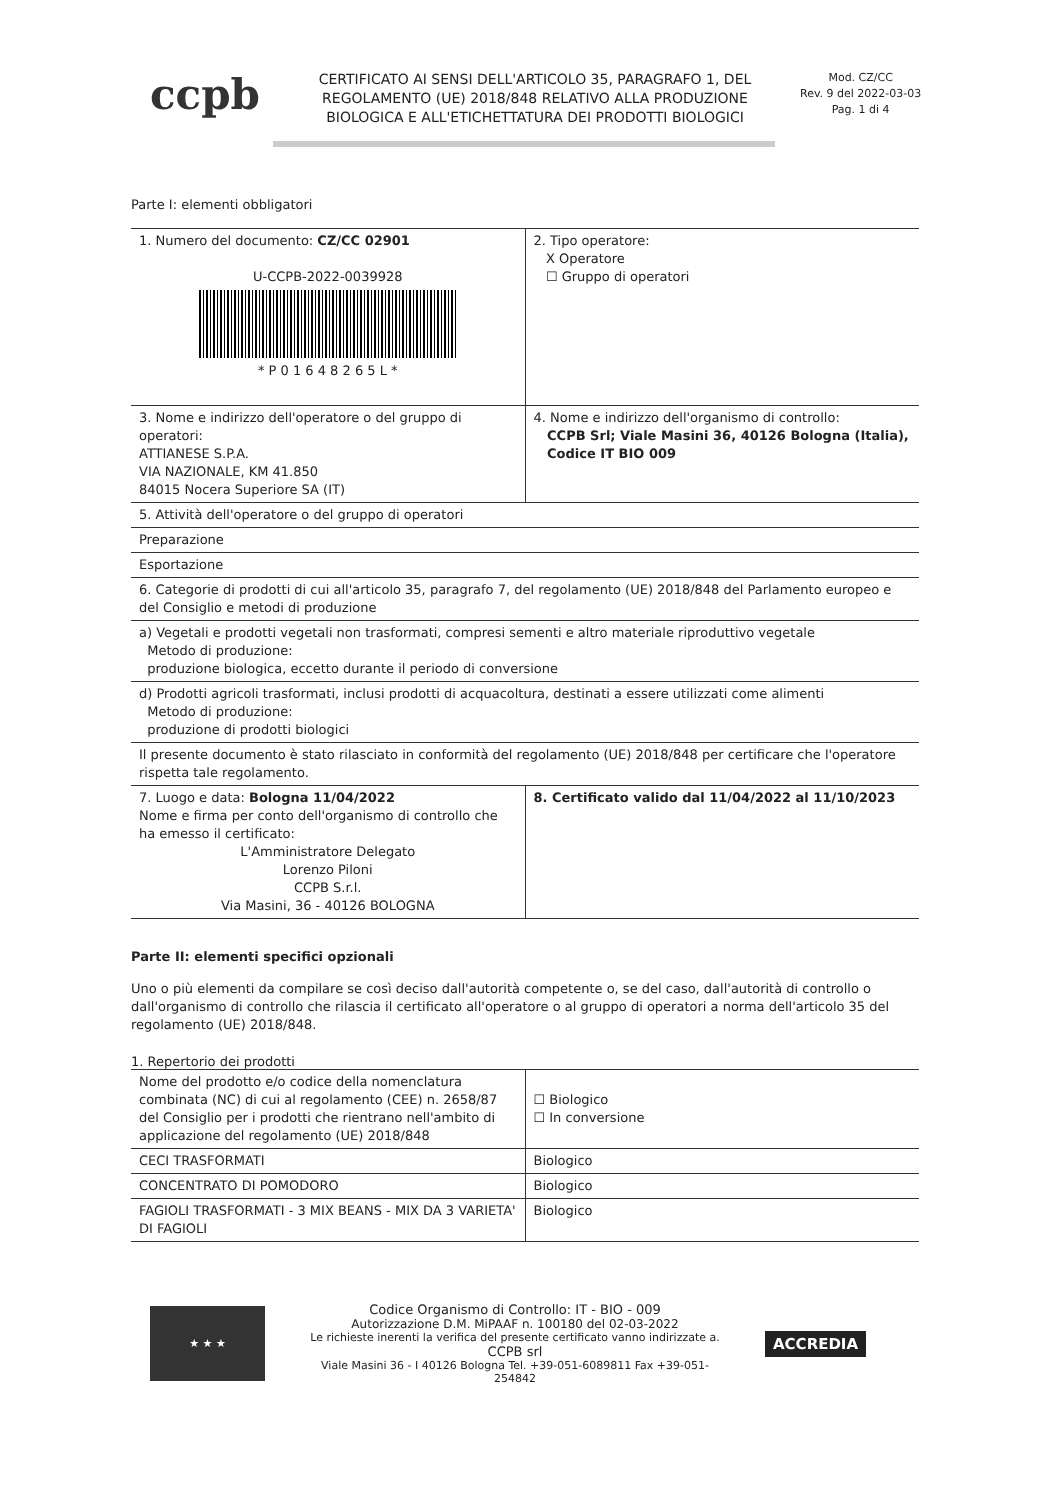ccpb
CERTIFICATO AI SENSI DELL'ARTICOLO 35, PARAGRAFO 1, DEL REGOLAMENTO (UE) 2018/848 RELATIVO ALLA PRODUZIONE BIOLOGICA E ALL'ETICHETTATURA DEI PRODOTTI BIOLOGICI
Mod. CZ/CC
Rev. 9 del 2022-03-03
Pag. 1 di 4
Parte I: elementi obbligatori
| 1. Numero del documento: CZ/CC 02901 U-CCPB-2022-0039928 * P 0 1 6 4 8 2 6 5 L * | 2. Tipo operatore: X Operatore ☐ Gruppo di operatori |
| 3. Nome e indirizzo dell'operatore o del gruppo di operatori: ATTIANESE S.P.A. VIA NAZIONALE, KM 41.850 84015 Nocera Superiore SA (IT) | 4. Nome e indirizzo dell'organismo di controllo: CCPB Srl; Viale Masini 36, 40126 Bologna (Italia), Codice IT BIO 009 |
| 5. Attività dell'operatore o del gruppo di operatori | |
| Preparazione | |
| Esportazione | |
| 6. Categorie di prodotti di cui all'articolo 35, paragrafo 7, del regolamento (UE) 2018/848 del Parlamento europeo e del Consiglio e metodi di produzione | |
| a) Vegetali e prodotti vegetali non trasformati, compresi sementi e altro materiale riproduttivo vegetale Metodo di produzione: produzione biologica, eccetto durante il periodo di conversione | |
| d) Prodotti agricoli trasformati, inclusi prodotti di acquacoltura, destinati a essere utilizzati come alimenti Metodo di produzione: produzione di prodotti biologici | |
| Il presente documento è stato rilasciato in conformità del regolamento (UE) 2018/848 per certificare che l'operatore rispetta tale regolamento. | |
| 7. Luogo e data: Bologna 11/04/2022 Nome e firma per conto dell'organismo di controllo che ha emesso il certificato: L'Amministratore Delegato Lorenzo Piloni CCPB S.r.l. Via Masini, 36 - 40126 BOLOGNA | 8. Certificato valido dal 11/04/2022 al 11/10/2023 |
Parte II: elementi specifici opzionali
Uno o più elementi da compilare se così deciso dall'autorità competente o, se del caso, dall'autorità di controllo o dall'organismo di controllo che rilascia il certificato all'operatore o al gruppo di operatori a norma dell'articolo 35 del regolamento (UE) 2018/848.
1. Repertorio dei prodotti
| Nome del prodotto e/o codice della nomenclatura combinata (NC) di cui al regolamento (CEE) n. 2658/87 del Consiglio per i prodotti che rientrano nell'ambito di applicazione del regolamento (UE) 2018/848 | ☐ Biologico ☐ In conversione |
| CECI TRASFORMATI | Biologico |
| CONCENTRATO DI POMODORO | Biologico |
| FAGIOLI TRASFORMATI - 3 MIX BEANS - MIX DA 3 VARIETA' DI FAGIOLI | Biologico |
★ ★ ★
Codice Organismo di Controllo: IT - BIO - 009
Autorizzazione D.M. MiPAAF n. 100180 del 02-03-2022
Le richieste inerenti la verifica del presente certificato vanno indirizzate a.
CCPB srl
Viale Masini 36 - I 40126 Bologna Tel. +39-051-6089811 Fax +39-051-254842
ACCREDIA